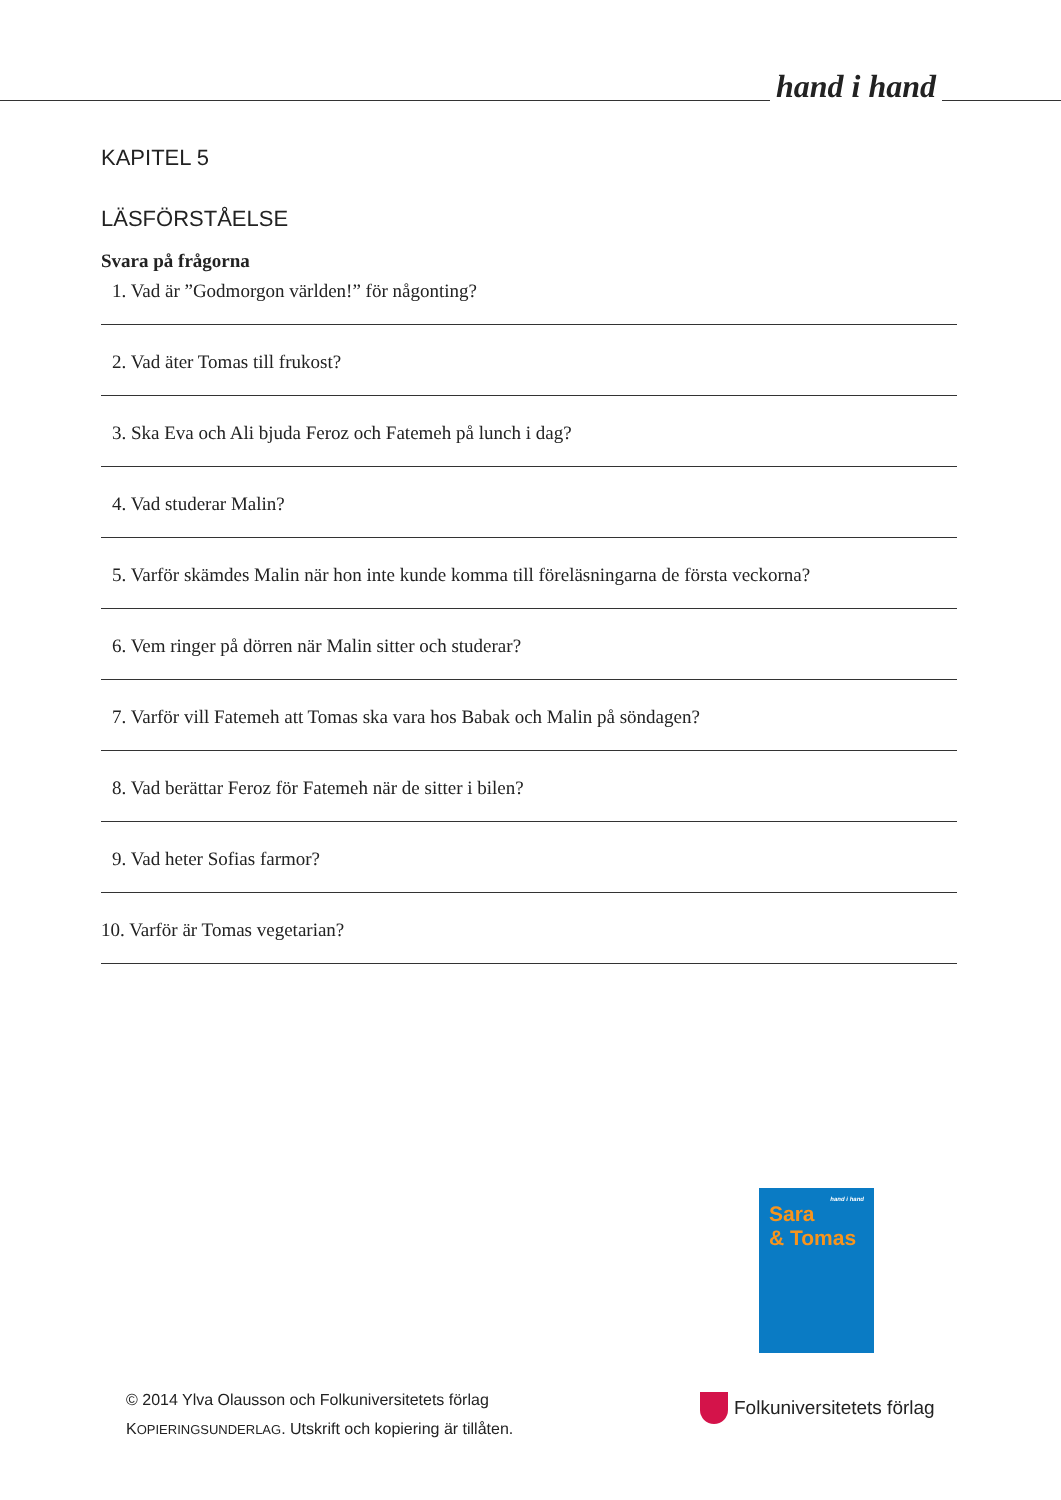hand i hand
KAPITEL 5
LÄSFÖRSTÅELSE
Svara på frågorna
1. Vad är ”Godmorgon världen!” för någonting?
2. Vad äter Tomas till frukost?
3. Ska Eva och Ali bjuda Feroz och Fatemeh på lunch i dag?
4. Vad studerar Malin?
5. Varför skämdes Malin när hon inte kunde komma till föreläsningarna de första veckorna?
6. Vem ringer på dörren när Malin sitter och studerar?
7. Varför vill Fatemeh att Tomas ska vara hos Babak och Malin på söndagen?
8. Vad berättar Feroz för Fatemeh när de sitter i bilen?
9. Vad heter Sofias farmor?
10. Varför är Tomas vegetarian?
hand i hand
Sara
& Tomas
© 2014 Ylva Olausson och Folkuniversitetets förlag
KOPIERINGSUNDERLAG. Utskrift och kopiering är tillåten.
Folkuniversitetets förlag